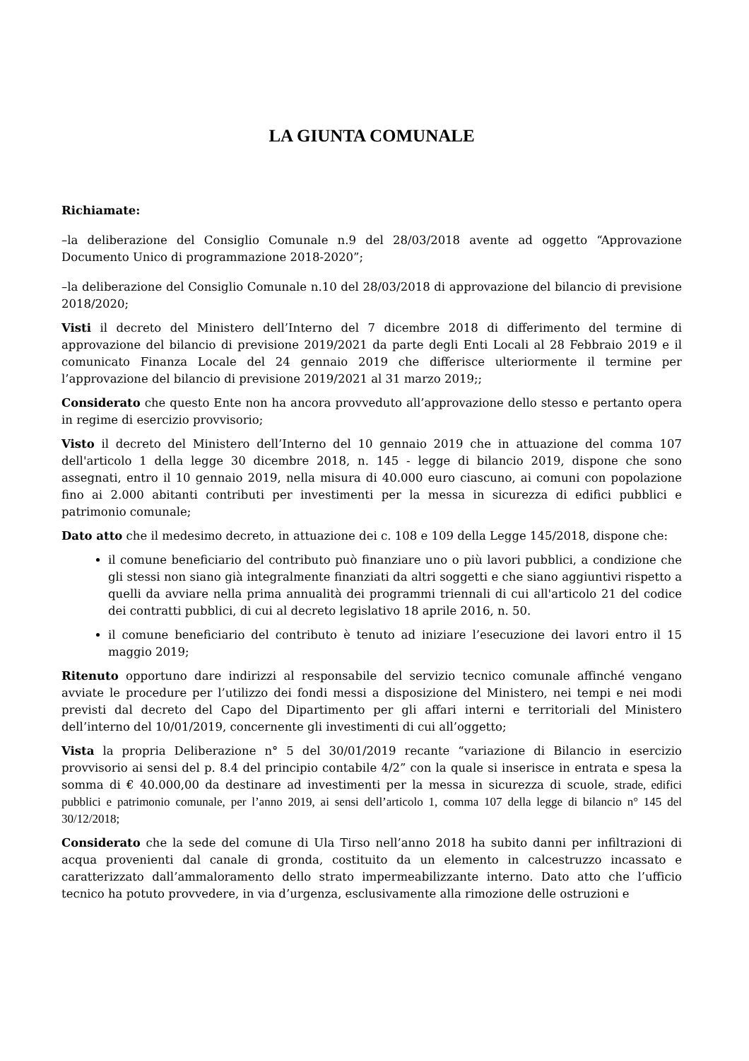LA GIUNTA COMUNALE
Richiamate:
–la deliberazione del Consiglio Comunale n.9 del 28/03/2018 avente ad oggetto “Approvazione Documento Unico di programmazione 2018-2020”;
–la deliberazione del Consiglio Comunale n.10 del 28/03/2018 di approvazione del bilancio di previsione 2018/2020;
Visti il decreto del Ministero dell’Interno del 7 dicembre 2018 di differimento del termine di approvazione del bilancio di previsione 2019/2021 da parte degli Enti Locali al 28 Febbraio 2019 e il comunicato Finanza Locale del 24 gennaio 2019 che differisce ulteriormente il termine per l’approvazione del bilancio di previsione 2019/2021 al 31 marzo 2019;;
Considerato che questo Ente non ha ancora provveduto all’approvazione dello stesso e pertanto opera in regime di esercizio provvisorio;
Visto il decreto del Ministero dell’Interno del 10 gennaio 2019 che in attuazione del comma 107 dell'articolo 1 della legge 30 dicembre 2018, n. 145 - legge di bilancio 2019, dispone che sono assegnati, entro il 10 gennaio 2019, nella misura di 40.000 euro ciascuno, ai comuni con popolazione fino ai 2.000 abitanti contributi per investimenti per la messa in sicurezza di edifici pubblici e patrimonio comunale;
Dato atto che il medesimo decreto, in attuazione dei c. 108 e 109 della Legge 145/2018, dispone che:
il comune beneficiario del contributo può finanziare uno o più lavori pubblici, a condizione che gli stessi non siano già integralmente finanziati da altri soggetti e che siano aggiuntivi rispetto a quelli da avviare nella prima annualità dei programmi triennali di cui all'articolo 21 del codice dei contratti pubblici, di cui al decreto legislativo 18 aprile 2016, n. 50.
il comune beneficiario del contributo è tenuto ad iniziare l’esecuzione dei lavori entro il 15 maggio 2019;
Ritenuto opportuno dare indirizzi al responsabile del servizio tecnico comunale affinché vengano avviate le procedure per l’utilizzo dei fondi messi a disposizione del Ministero, nei tempi e nei modi previsti dal decreto del Capo del Dipartimento per gli affari interni e territoriali del Ministero dell’interno del 10/01/2019, concernente gli investimenti di cui all’oggetto;
Vista la propria Deliberazione n° 5 del 30/01/2019 recante “variazione di Bilancio in esercizio provvisorio ai sensi del p. 8.4 del principio contabile 4/2” con la quale si inserisce in entrata e spesa la somma di € 40.000,00 da destinare ad investimenti per la messa in sicurezza di scuole, strade, edifici pubblici e patrimonio comunale, per l’anno 2019, ai sensi dell’articolo 1, comma 107 della legge di bilancio n° 145 del 30/12/2018;
Considerato che la sede del comune di Ula Tirso nell’anno 2018 ha subito danni per infiltrazioni di acqua provenienti dal canale di gronda, costituito da un elemento in calcestruzzo incassato e caratterizzato dall’ammaloramento dello strato impermeabilizzante interno. Dato atto che l’ufficio tecnico ha potuto provvedere, in via d’urgenza, esclusivamente alla rimozione delle ostruzioni e